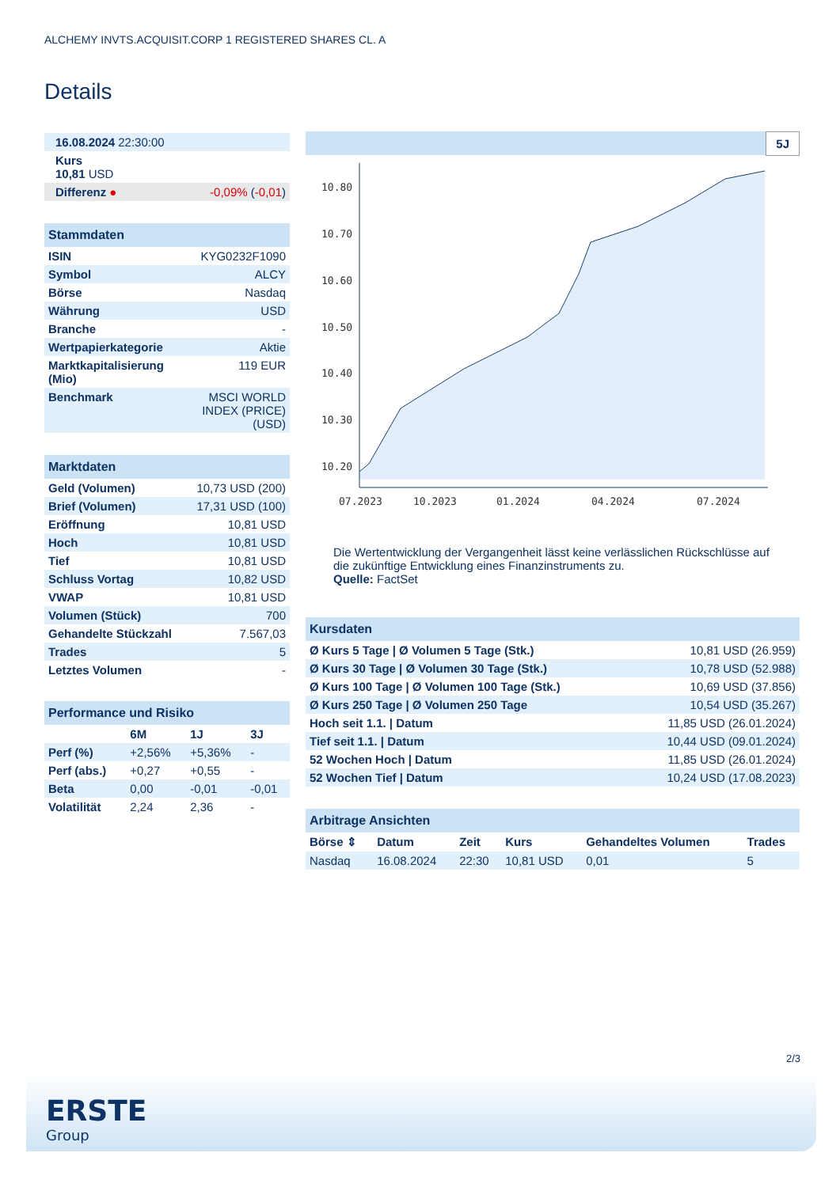ALCHEMY INVTS.ACQUISIT.CORP 1 REGISTERED SHARES CL. A
Details
| 16.08.2024 22:30:00 | |
| Kurs 10,81 USD | |
| Differenz ● | -0,09% ( -0,01 ) |
| Stammdaten | |
| ISIN | KYG0232F1090 |
| Symbol | ALCY |
| Börse | Nasdaq |
| Währung | USD |
| Branche | - |
| Wertpapierkategorie | Aktie |
| Marktkapitalisierung (Mio) | 119 EUR |
| Benchmark | MSCI WORLD INDEX (PRICE) (USD) |
| Marktdaten | |
| Geld (Volumen) | 10,73 USD (200) |
| Brief (Volumen) | 17,31 USD (100) |
| Eröffnung | 10,81 USD |
| Hoch | 10,81 USD |
| Tief | 10,81 USD |
| Schluss Vortag | 10,82 USD |
| VWAP | 10,81 USD |
| Volumen (Stück) | 700 |
| Gehandelte Stückzahl | 7.567,03 |
| Trades | 5 |
| Letztes Volumen | - |
| Performance und Risiko | | | |
| | 6M | 1J | 3J |
| Perf (%) | +2,56% | +5,36% | - |
| Perf (abs.) | +0,27 | +0,55 | - |
| Beta | 0,00 | -0,01 | -0,01 |
| Volatilität | 2,24 | 2,36 | - |
5J
10.80
10.70
10.60
10.50
10.40
10.30
10.20
07.2023
10.2023
01.2024
04.2024
07.2024
Die Wertentwicklung der Vergangenheit lässt keine verlässlichen Rückschlüsse auf die zukünftige Entwicklung eines Finanzinstruments zu.
Quelle: FactSet
| Kursdaten | |
| Ø Kurs 5 Tage / Ø Volumen 5 Tage (Stk.) | 10,81 USD (26.959) |
| Ø Kurs 30 Tage / Ø Volumen 30 Tage (Stk.) | 10,78 USD (52.988) |
| Ø Kurs 100 Tage / Ø Volumen 100 Tage (Stk.) | 10,69 USD (37.856) |
| Ø Kurs 250 Tage / Ø Volumen 250 Tage | 10,54 USD (35.267) |
| Hoch seit 1.1. / Datum | 11,85 USD (26.01.2024) |
| Tief seit 1.1. / Datum | 10,44 USD (09.01.2024) |
| 52 Wochen Hoch / Datum | 11,85 USD (26.01.2024) |
| 52 Wochen Tief / Datum | 10,24 USD (17.08.2023) |
| Arbitrage Ansichten | | | | | |
| Börse ⇕ | Datum | Zeit | Kurs | Gehandeltes Volumen | Trades |
| Nasdaq | 16.08.2024 | 22:30 | 10,81 USD | 0,01 | 5 |
2/3
ERSTE
Group